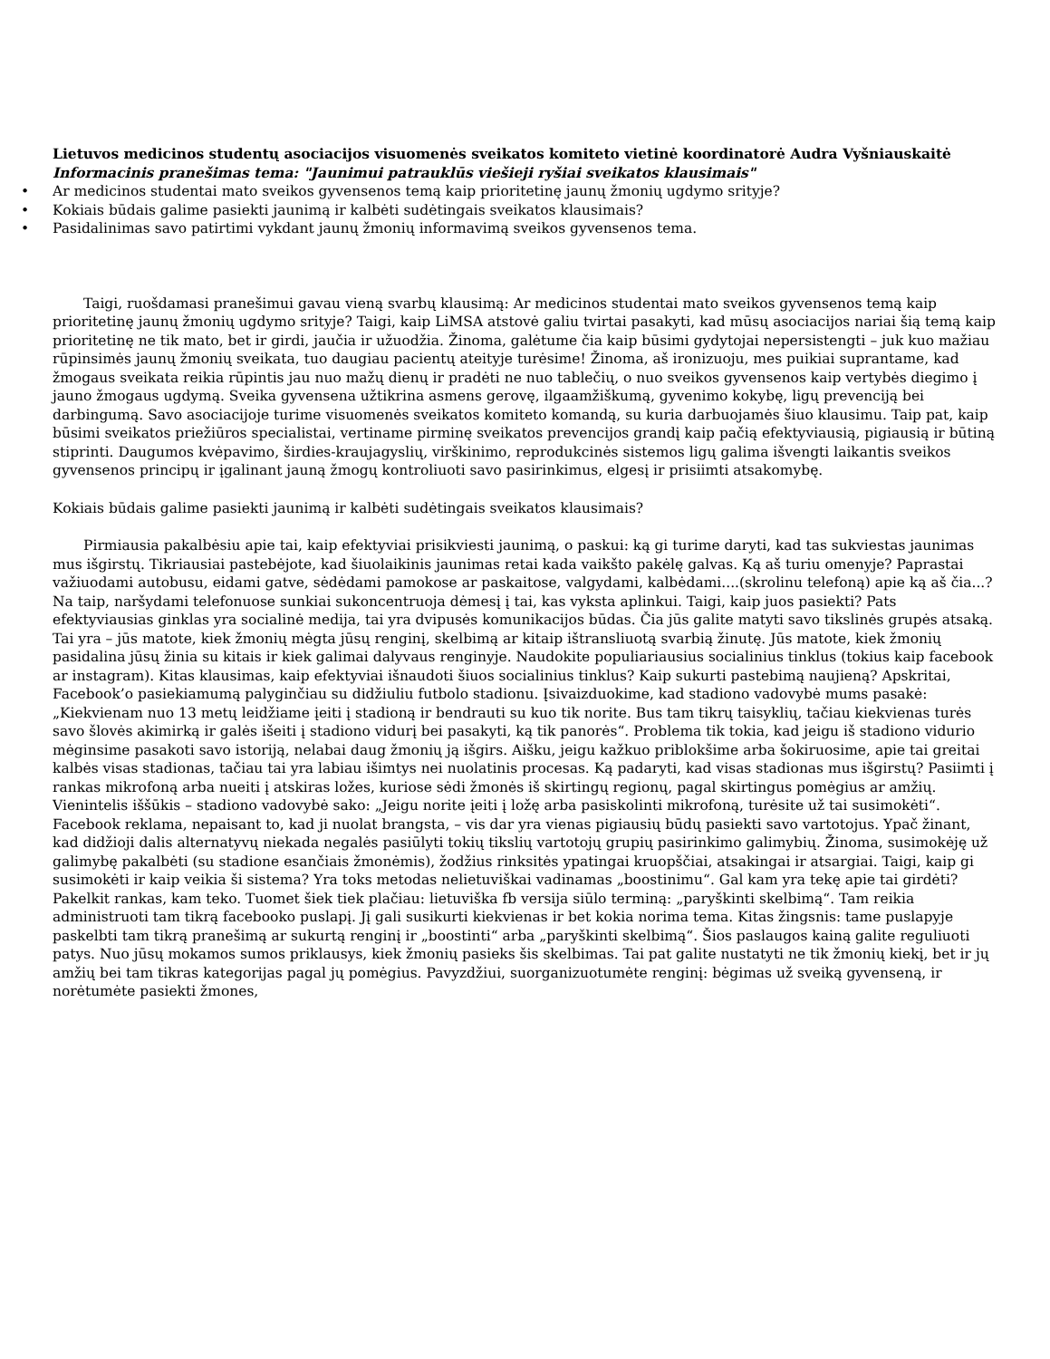Lietuvos medicinos studentų asociacijos visuomenės sveikatos komiteto vietinė koordinatorė Audra Vyšniauskaitė
Informacinis pranešimas tema: "Jaunimui patrauklūs viešieji ryšiai sveikatos klausimais"
• Ar medicinos studentai mato sveikos gyvensenos temą kaip prioritetinę jaunų žmonių ugdymo srityje?
• Kokiais būdais galime pasiekti jaunimą ir kalbėti sudėtingais sveikatos klausimais?
• Pasidalinimas savo patirtimi vykdant jaunų žmonių informavimą sveikos gyvensenos tema.
Taigi, ruošdamasi pranešimui gavau vieną svarbų klausimą: Ar medicinos studentai mato sveikos gyvensenos temą kaip prioritetinę jaunų žmonių ugdymo srityje? Taigi, kaip LiMSA atstovė galiu tvirtai pasakyti, kad mūsų asociacijos nariai šią temą kaip prioritetinę ne tik mato, bet ir girdi, jaučia ir užuodžia. Žinoma, galėtume čia kaip būsimi gydytojai nepersistengti – juk kuo mažiau rūpinsimės jaunų žmonių sveikata, tuo daugiau pacientų ateityje turėsime! Žinoma, aš ironizuoju, mes puikiai suprantame, kad žmogaus sveikata reikia rūpintis jau nuo mažų dienų ir pradėti ne nuo tablečių, o nuo sveikos gyvensenos kaip vertybės diegimo į jauno žmogaus ugdymą. Sveika gyvensena užtikrina asmens gerovę, ilgaamžiškumą, gyvenimo kokybę, ligų prevenciją bei darbingumą. Savo asociacijoje turime visuomenės sveikatos komiteto komandą, su kuria darbuojamės šiuo klausimu. Taip pat, kaip būsimi sveikatos priežiūros specialistai, vertiname pirminę sveikatos prevencijos grandį kaip pačią efektyviausią, pigiausią ir būtiną stiprinti. Daugumos kvėpavimo, širdies-kraujagyslių, virškinimo, reprodukcinės sistemos ligų galima išvengti laikantis sveikos gyvensenos principų ir įgalinant jauną žmogų kontroliuoti savo pasirinkimus, elgesį ir prisiimti atsakomybę.
Kokiais būdais galime pasiekti jaunimą ir kalbėti sudėtingais sveikatos klausimais?
Pirmiausia pakalbėsiu apie tai, kaip efektyviai prisikviesti jaunimą, o paskui: ką gi turime daryti, kad tas sukviestas jaunimas mus išgirstų. Tikriausiai pastebėjote, kad šiuolaikinis jaunimas retai kada vaikšto pakėlę galvas. Ką aš turiu omenyje? Paprastai važiuodami autobusu, eidami gatve, sėdėdami pamokose ar paskaitose, valgydami, kalbėdami....(skrolinu telefoną) apie ką aš čia...? Na taip, naršydami telefonuose sunkiai sukoncentruoja dėmesį į tai, kas vyksta aplinkui. Taigi, kaip juos pasiekti? Pats efektyviausias ginklas yra socialinė medija, tai yra dvipusės komunikacijos būdas. Čia jūs galite matyti savo tikslinės grupės atsaką. Tai yra – jūs matote, kiek žmonių mėgta jūsų renginį, skelbimą ar kitaip ištransliuotą svarbią žinutę. Jūs matote, kiek žmonių pasidalina jūsų žinia su kitais ir kiek galimai dalyvaus renginyje. Naudokite populiariausius socialinius tinklus (tokius kaip facebook ar instagram). Kitas klausimas, kaip efektyviai išnaudoti šiuos socialinius tinklus? Kaip sukurti pastebimą naujieną? Apskritai, Facebook’o pasiekiamumą palyginčiau su didžiuliu futbolo stadionu. Įsivaizduokime, kad stadiono vadovybė mums pasakė: „Kiekvienam nuo 13 metų leidžiame įeiti į stadioną ir bendrauti su kuo tik norite. Bus tam tikrų taisyklių, tačiau kiekvienas turės savo šlovės akimirką ir galės išeiti į stadiono vidurį bei pasakyti, ką tik panorės“. Problema tik tokia, kad jeigu iš stadiono vidurio mėginsime pasakoti savo istoriją, nelabai daug žmonių ją išgirs. Aišku, jeigu kažkuo priblokšime arba šokiruosime, apie tai greitai kalbės visas stadionas, tačiau tai yra labiau išimtys nei nuolatinis procesas. Ką padaryti, kad visas stadionas mus išgirstų? Pasiimti į rankas mikrofoną arba nueiti į atskiras ložes, kuriose sėdi žmonės iš skirtingų regionų, pagal skirtingus pomėgius ar amžių. Vienintelis iššūkis – stadiono vadovybė sako: „Jeigu norite įeiti į ložę arba pasiskolinti mikrofoną, turėsite už tai susimokėti“. Facebook reklama, nepaisant to, kad ji nuolat brangsta, – vis dar yra vienas pigiausių būdų pasiekti savo vartotojus. Ypač žinant, kad didžioji dalis alternatyvų niekada negalės pasiūlyti tokių tikslių vartotojų grupių pasirinkimo galimybių. Žinoma, susimokėję už galimybę pakalbėti (su stadione esančiais žmonėmis), žodžius rinksitės ypatingai kruopščiai, atsakingai ir atsargiai. Taigi, kaip gi susimokėti ir kaip veikia ši sistema? Yra toks metodas nelietuviškai vadinamas „boostinimu“. Gal kam yra tekę apie tai girdėti? Pakelkit rankas, kam teko. Tuomet šiek tiek plačiau: lietuviška fb versija siūlo terminą: „paryškinti skelbimą“. Tam reikia administruoti tam tikrą facebooko puslapį. Jį gali susikurti kiekvienas ir bet kokia norima tema. Kitas žingsnis: tame puslapyje paskelbti tam tikrą pranešimą ar sukurtą renginį ir „boostinti“ arba „paryškinti skelbimą“. Šios paslaugos kainą galite reguliuoti patys. Nuo jūsų mokamos sumos priklausys, kiek žmonių pasieks šis skelbimas. Tai pat galite nustatyti ne tik žmonių kiekį, bet ir jų amžių bei tam tikras kategorijas pagal jų pomėgius. Pavyzdžiui, suorganizuotumėte renginį: bėgimas už sveiką gyvenseną, ir norėtumėte pasiekti žmones,